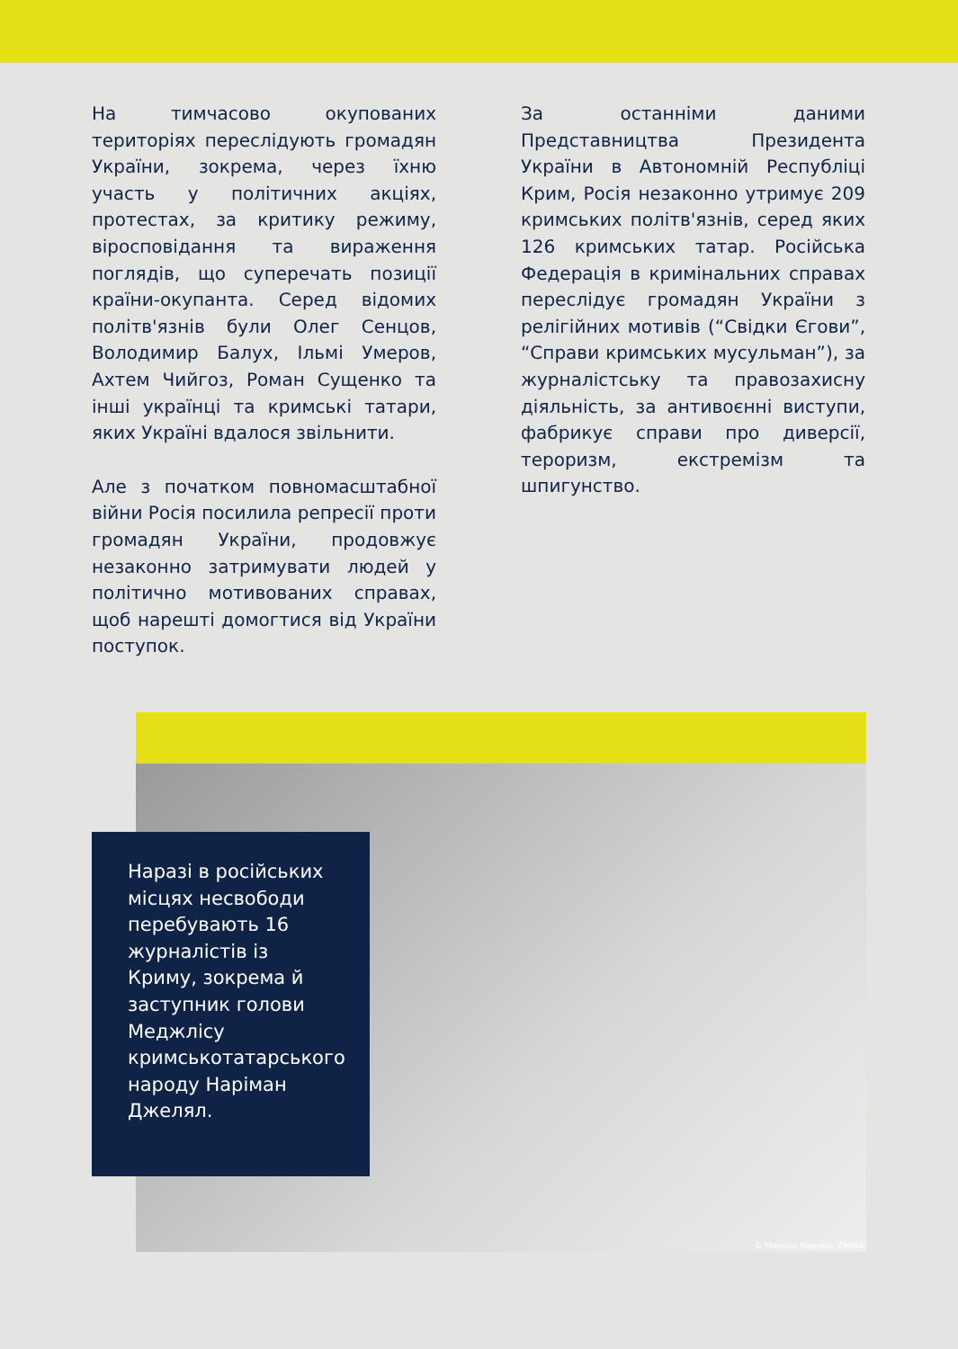На тимчасово окупованих територіях переслідують громадян України, зокрема, через їхню участь у політичних акціях, протестах, за критику режиму, віросповідання та вираження поглядів, що суперечать позиції країни-окупанта. Серед відомих політв'язнів були Олег Сенцов, Володимир Балух, Ільмі Умеров, Ахтем Чийгоз, Роман Сущенко та інші українці та кримські татари, яких Україні вдалося звільнити.
Але з початком повномасштабної війни Росія посилила репресії проти громадян України, продовжує незаконно затримувати людей у політично мотивованих справах, щоб нарешті домогтися від України поступок.
За останніми даними Представництва Президента України в Автономній Республіці Крим, Росія незаконно утримує 209 кримських політв'язнів, серед яких 126 кримських татар. Російська Федерація в кримінальних справах переслідує громадян України з релігійних мотивів (“Свідки Єгови”, “Справи кримських мусульман”), за журналістську та правозахисну діяльність, за антивоєнні виступи, фабрикує справи про диверсії, тероризм, екстремізм та шпигунство.
© Микола Мирний, ZMINA
Наразі в російських місцях несвободи перебувають 16 журналістів із Криму, зокрема й заступник голови Меджлісу кримськотатарського народу Наріман Джелял.